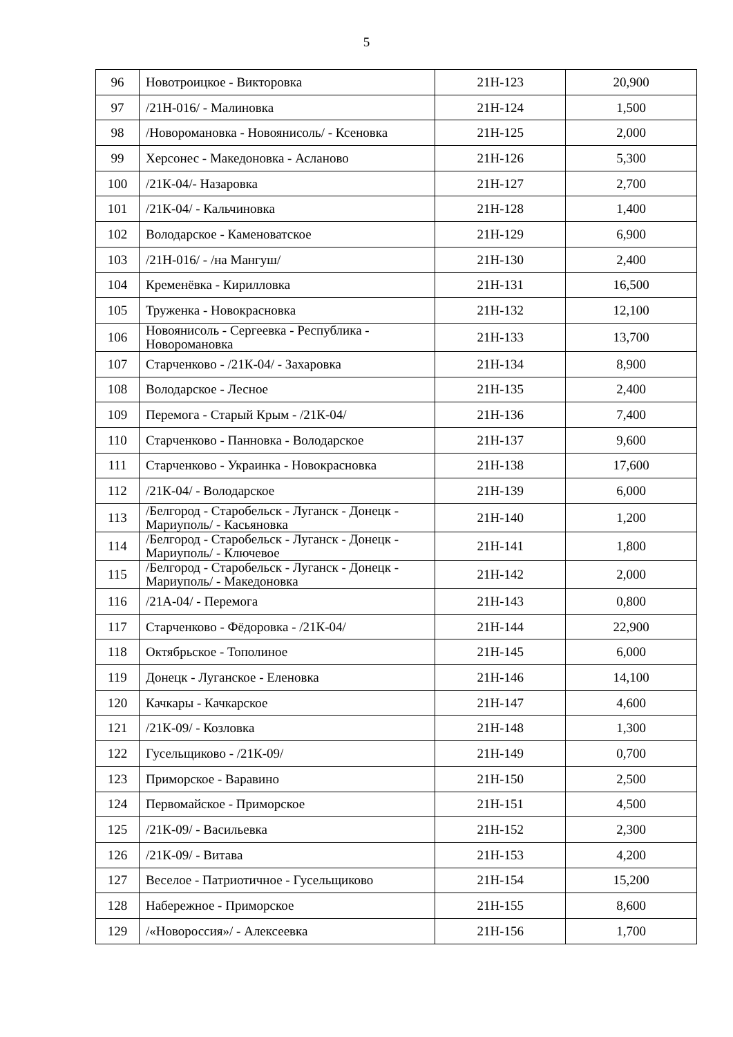5
| 96 | Новотроицкое - Викторовка | 21Н-123 | 20,900 |
| 97 | /21Н-016/ - Малиновка | 21Н-124 | 1,500 |
| 98 | /Новоромановка - Новоянисоль/ - Ксеновка | 21Н-125 | 2,000 |
| 99 | Херсонес - Македоновка - Асланово | 21Н-126 | 5,300 |
| 100 | /21К-04/- Назаровка | 21Н-127 | 2,700 |
| 101 | /21К-04/ - Кальчиновка | 21Н-128 | 1,400 |
| 102 | Володарское - Каменоватское | 21Н-129 | 6,900 |
| 103 | /21Н-016/ - /на Мангуш/ | 21Н-130 | 2,400 |
| 104 | Кременёвка - Кирилловка | 21Н-131 | 16,500 |
| 105 | Труженка - Новокрасновка | 21Н-132 | 12,100 |
| 106 | Новоянисоль - Сергеевка - Республика - Новоромановка | 21Н-133 | 13,700 |
| 107 | Старченково - /21К-04/ - Захаровка | 21Н-134 | 8,900 |
| 108 | Володарское - Лесное | 21Н-135 | 2,400 |
| 109 | Перемога - Старый Крым - /21К-04/ | 21Н-136 | 7,400 |
| 110 | Старченково - Панновка - Володарское | 21Н-137 | 9,600 |
| 111 | Старченково - Украинка - Новокрасновка | 21Н-138 | 17,600 |
| 112 | /21К-04/ - Володарское | 21Н-139 | 6,000 |
| 113 | /Белгород - Старобельск - Луганск - Донецк - Мариуполь/ - Касьяновка | 21Н-140 | 1,200 |
| 114 | /Белгород - Старобельск - Луганск - Донецк - Мариуполь/ - Ключевое | 21Н-141 | 1,800 |
| 115 | /Белгород - Старобельск - Луганск - Донецк - Мариуполь/ - Македоновка | 21Н-142 | 2,000 |
| 116 | /21А-04/ - Перемога | 21Н-143 | 0,800 |
| 117 | Старченково - Фёдоровка - /21К-04/ | 21Н-144 | 22,900 |
| 118 | Октябрьское - Тополиное | 21Н-145 | 6,000 |
| 119 | Донецк - Луганское - Еленовка | 21Н-146 | 14,100 |
| 120 | Качкары - Качкарское | 21Н-147 | 4,600 |
| 121 | /21К-09/ - Козловка | 21Н-148 | 1,300 |
| 122 | Гусельщиково - /21К-09/ | 21Н-149 | 0,700 |
| 123 | Приморское - Варавино | 21Н-150 | 2,500 |
| 124 | Первомайское - Приморское | 21Н-151 | 4,500 |
| 125 | /21К-09/ - Васильевка | 21Н-152 | 2,300 |
| 126 | /21К-09/ - Витава | 21Н-153 | 4,200 |
| 127 | Веселое - Патриотичное - Гусельщиково | 21Н-154 | 15,200 |
| 128 | Набережное - Приморское | 21Н-155 | 8,600 |
| 129 | /«Новороссия»/ - Алексеевка | 21Н-156 | 1,700 |